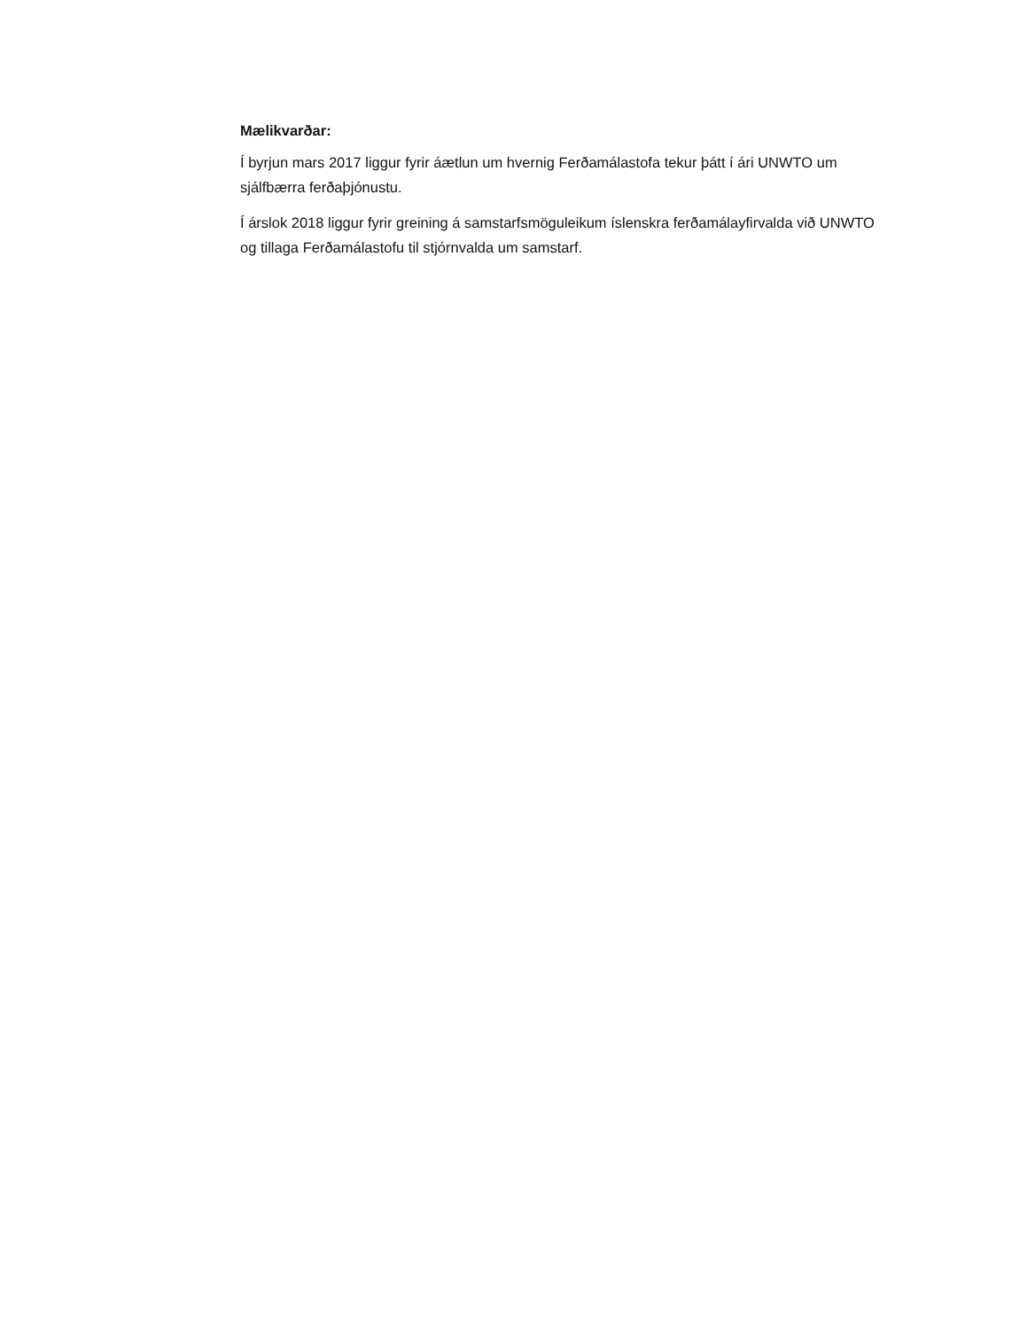Mælikvarðar:
Í byrjun mars 2017 liggur fyrir áætlun um hvernig Ferðamálastofa tekur þátt í ári UNWTO um sjálfbærra ferðaþjónustu.
Í árslok 2018 liggur fyrir greining á samstarfsmöguleikum íslenskra ferðamálayfirvalda við UNWTO og tillaga Ferðamálastofu til stjórnvalda um samstarf.